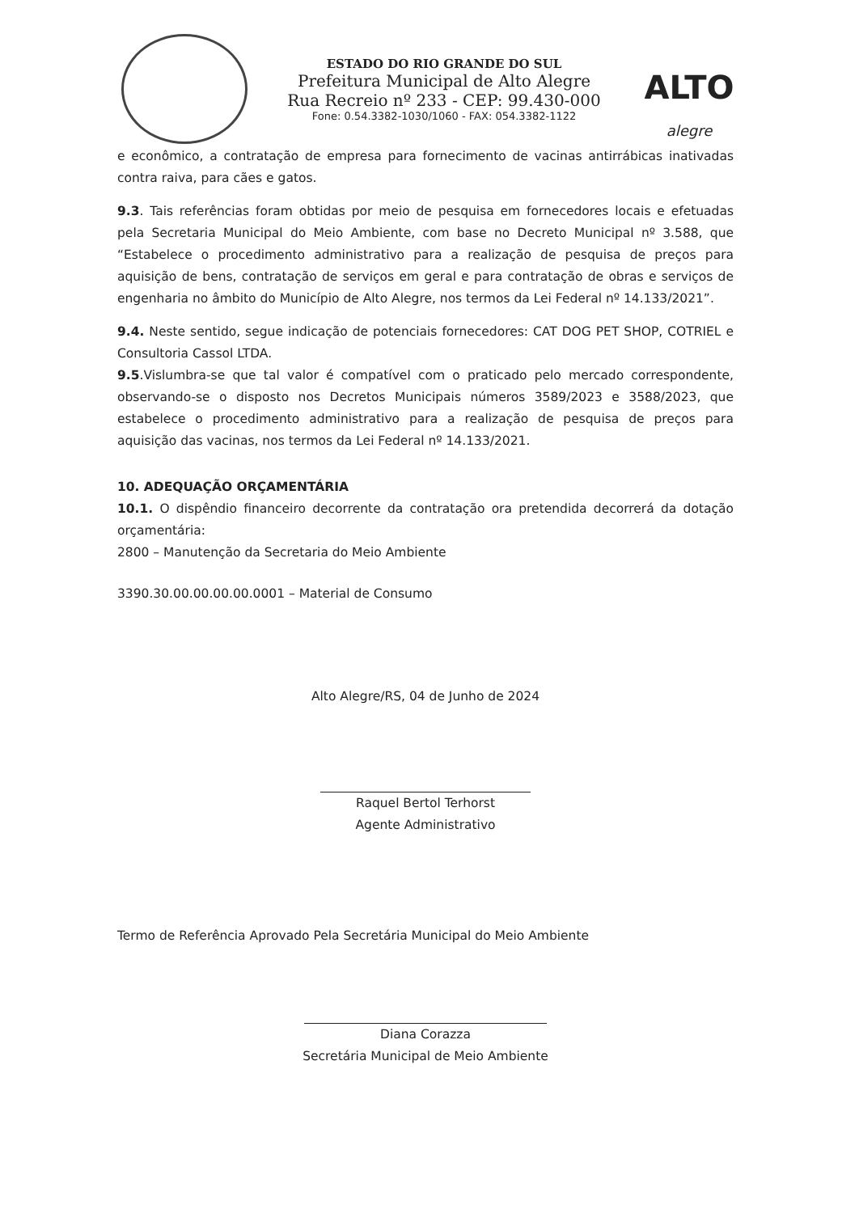ESTADO DO RIO GRANDE DO SUL
Prefeitura Municipal de Alto Alegre
Rua Recreio nº 233 - CEP: 99.430-000
Fone: 0.54.3382-1030/1060 - FAX: 054.3382-1122
ALTO
alegre
e econômico, a contratação de empresa para fornecimento de vacinas antirrábicas inativadas contra raiva, para cães e gatos.
9.3. Tais referências foram obtidas por meio de pesquisa em fornecedores locais e efetuadas pela Secretaria Municipal do Meio Ambiente, com base no Decreto Municipal nº 3.588, que “Estabelece o procedimento administrativo para a realização de pesquisa de preços para aquisição de bens, contratação de serviços em geral e para contratação de obras e serviços de engenharia no âmbito do Município de Alto Alegre, nos termos da Lei Federal nº 14.133/2021”.
9.4. Neste sentido, segue indicação de potenciais fornecedores: CAT DOG PET SHOP, COTRIEL e Consultoria Cassol LTDA.
9.5.Vislumbra-se que tal valor é compatível com o praticado pelo mercado correspondente, observando-se o disposto nos Decretos Municipais números 3589/2023 e 3588/2023, que estabelece o procedimento administrativo para a realização de pesquisa de preços para aquisição das vacinas, nos termos da Lei Federal nº 14.133/2021.
10. ADEQUAÇÃO ORÇAMENTÁRIA
10.1. O dispêndio financeiro decorrente da contratação ora pretendida decorrerá da dotação orçamentária:
2800 – Manutenção da Secretaria do Meio Ambiente
3390.30.00.00.00.00.0001 – Material de Consumo
Alto Alegre/RS, 04 de Junho de 2024
Raquel Bertol Terhorst
Agente Administrativo
Termo de Referência Aprovado Pela Secretária Municipal do Meio Ambiente
Diana Corazza
Secretária Municipal de Meio Ambiente